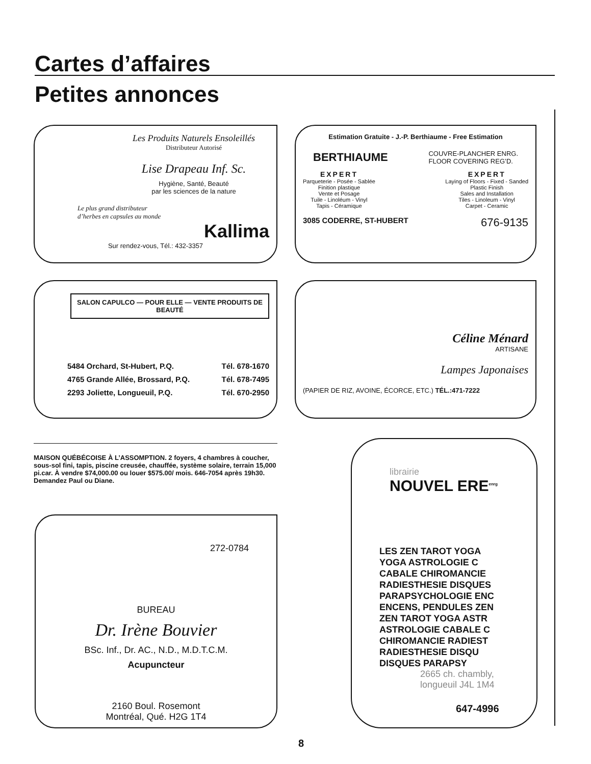Cartes d’affaires
Petites annonces
Les Produits Naturels Ensoleillés
Distributeur Autorisé
Lise Drapeau Inf. Sc.
Hygiène, Santé, Beauté
par les sciences de la nature
Le plus grand distributeur
d’herbes en capsules au monde
Kallima
Sur rendez-vous, Tél.: 432-3357
Estimation Gratuite - J.-P. Berthiaume - Free Estimation
BERTHIAUME COUVRE-PLANCHER ENRG.
FLOOR COVERING REG’D.
EXPERT
Parqueterie - Posée - Sablée
Finition plastique
Vente et Posage
Tuile - Linoléum - Vinyl
Tapis - Céramique
EXPERT
Laying of Floors - Fixed - Sanded
Plastic Finish
Sales and Installation
Tiles - Linoleum - Vinyl
Carpet - Ceramic
3085 CODERRE, ST-HUBERT 676-9135
SALON CAPULCO — POUR ELLE — VENTE PRODUITS DE BEAUTÉ
5484 Orchard, St-Hubert, P.Q.
4765 Grande Allée, Brossard, P.Q.
2293 Joliette, Longueuil, P.Q. Tél. 678-1670
Tél. 678-7495
Tél. 670-2950
Céline Ménard
ARTISANE
Lampes Japonaises
(PAPIER DE RIZ, AVOINE, ÉCORCE, ETC.) TÉL.:471-7222
MAISON QUÉBÉCOISE À L’ASSOMPTION. 2 foyers, 4 chambres à coucher, sous-sol fini, tapis, piscine creusée, chauffée, système solaire, terrain 15,000 pi.car. À vendre $74,000.00 ou louer $575.00/ mois. 646-7054 après 19h30. Demandez Paul ou Diane.
272-0784
BUREAU
Dr. Irène Bouvier
BSc. Inf., Dr. AC., N.D., M.D.T.C.M.
Acupuncteur
2160 Boul. Rosemont
Montréal, Qué. H2G 1T4
librairie
NOUVEL ERE<sup>enrg</sup>
LES ZEN TAROT YOGA
YOGA ASTROLOGIE C
CABALE CHIROMANCIE
RADIESTHESIE DISQUES
PARAPSYCHOLOGIE ENC
ENCENS, PENDULES ZEN
ZEN TAROT YOGA ASTR
ASTROLOGIE CABALE C
CHIROMANCIE RADIEST
RADIESTHESIE DISQU
DISQUES PARAPSY
2665 ch. chambly,
longueuil J4L 1M4
647-4996
8